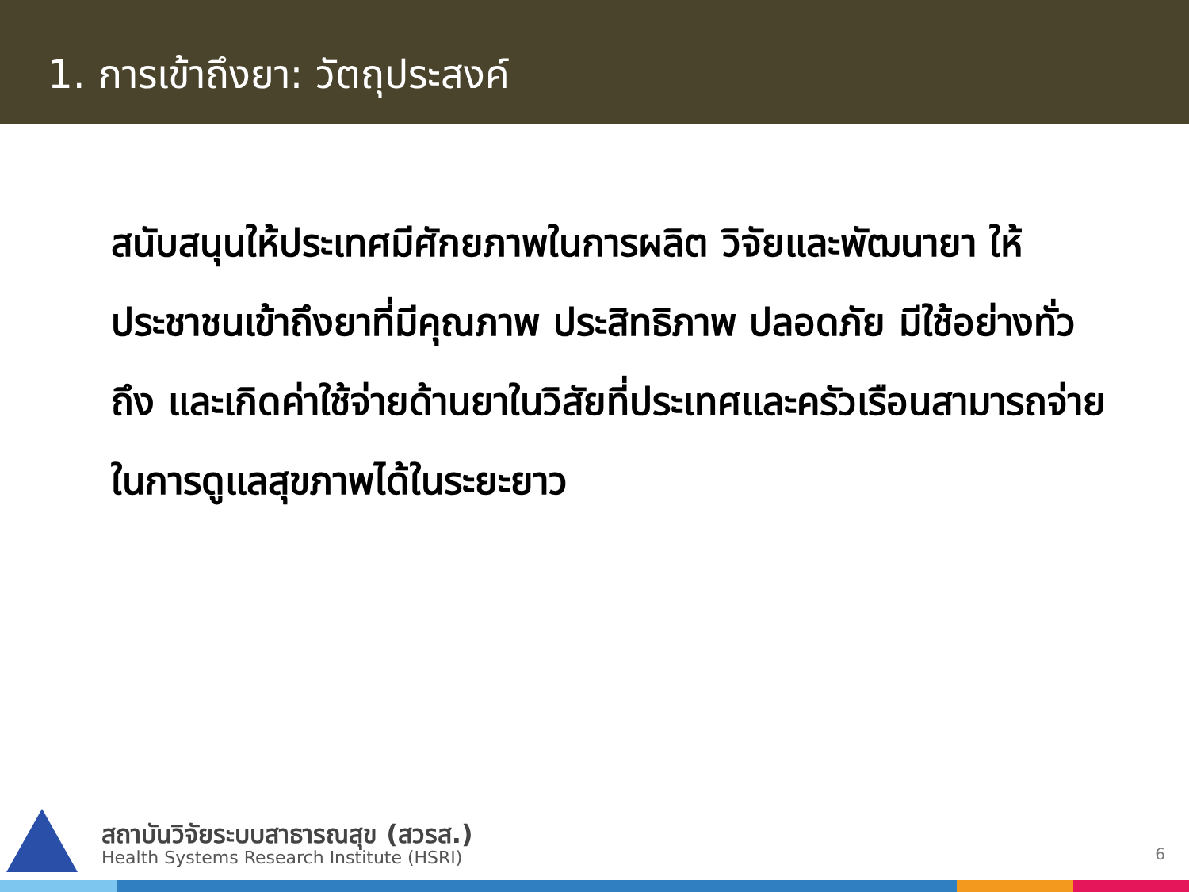1. การเข้าถึงยา: วัตถุประสงค์
สนับสนุนให้ประเทศมีศักยภาพในการผลิต วิจัยและพัฒนายา ให้ประชาชนเข้าถึงยาที่มีคุณภาพ ประสิทธิภาพ ปลอดภัย มีใช้อย่างทั่วถึง และเกิดค่าใช้จ่ายด้านยาในวิสัยที่ประเทศและครัวเรือนสามารถจ่ายในการดูแลสุขภาพได้ในระยะยาว
สถาบันวิจัยระบบสาธารณสุข (สวรส.)
Health Systems Research Institute (HSRI)
6